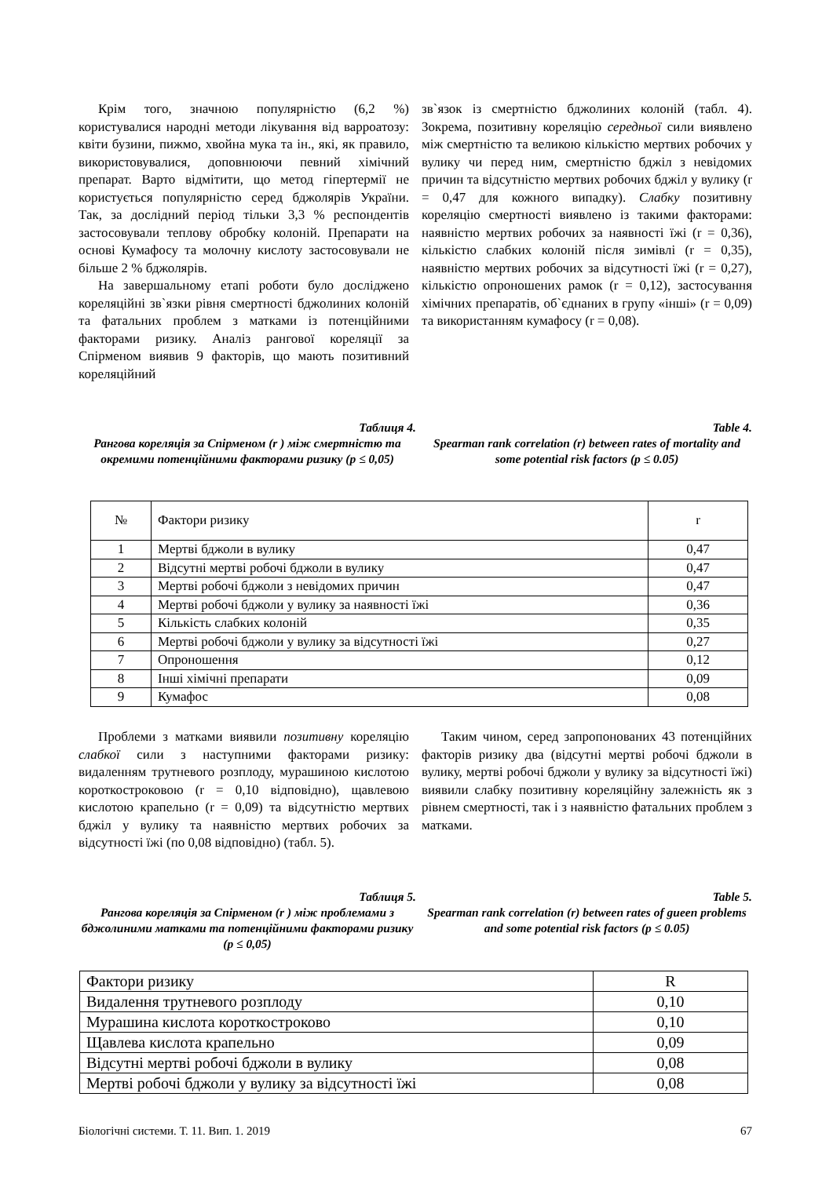Крім того, значною популярністю (6,2 %) користувалися народні методи лікування від варроатозу: квіти бузини, пижмо, хвойна мука та ін., які, як правило, використовувалися, доповнюючи певний хімічний препарат. Варто відмітити, що метод гіпертермії не користується популярністю серед бджолярів України. Так, за дослідний період тільки 3,3 % респондентів застосовували теплову обробку колоній. Препарати на основі Кумафосу та молочну кислоту застосовували не більше 2 % бджолярів.
На завершальному етапі роботи було досліджено кореляційні зв`язки рівня смертності бджолиних колоній та фатальних проблем з матками із потенційними факторами ризику. Аналіз рангової кореляції за Спірменом виявив 9 факторів, що мають позитивний кореляційний
зв`язок із смертністю бджолиних колоній (табл. 4). Зокрема, позитивну кореляцію середньої сили виявлено між смертністю та великою кількістю мертвих робочих у вулику чи перед ним, смертністю бджіл з невідомих причин та відсутністю мертвих робочих бджіл у вулику (r = 0,47 для кожного випадку). Слабку позитивну кореляцію смертності виявлено із такими факторами: наявністю мертвих робочих за наявності їжі (r = 0,36), кількістю слабких колоній після зимівлі (r = 0,35), наявністю мертвих робочих за відсутності їжі (r = 0,27), кількістю опроношених рамок (r = 0,12), застосування хімічних препаратів, об`єднаних в групу «інші» (r = 0,09) та використанням кумафосу (r = 0,08).
Таблиця 4.
Рангова кореляція за Спірменом (r ) між смертністю та окремими потенційними факторами ризику (p ≤ 0,05)
Table 4.
Spearman rank correlation (r) between rates of mortality and some potential risk factors (p ≤ 0.05)
| № | Фактори ризику | r |
| 1 | Мертві бджоли в вулику | 0,47 |
| 2 | Відсутні мертві робочі бджоли в вулику | 0,47 |
| 3 | Мертві робочі бджоли з невідомих причин | 0,47 |
| 4 | Мертві робочі бджоли у вулику за наявності їжі | 0,36 |
| 5 | Кількість слабких колоній | 0,35 |
| 6 | Мертві робочі бджоли у вулику за відсутності їжі | 0,27 |
| 7 | Опроношення | 0,12 |
| 8 | Інші хімічні препарати | 0,09 |
| 9 | Кумафос | 0,08 |
Проблеми з матками виявили позитивну кореляцію слабкої сили з наступними факторами ризику: видаленням трутневого розплоду, мурашиною кислотою короткостроковою (r = 0,10 відповідно), щавлевою кислотою крапельно (r = 0,09) та відсутністю мертвих бджіл у вулику та наявністю мертвих робочих за відсутності їжі (по 0,08 відповідно) (табл. 5).
Таким чином, серед запропонованих 43 потенційних факторів ризику два (відсутні мертві робочі бджоли в вулику, мертві робочі бджоли у вулику за відсутності їжі) виявили слабку позитивну кореляційну залежність як з рівнем смертності, так і з наявністю фатальних проблем з матками.
Таблиця 5.
Рангова кореляція за Спірменом (r ) між проблемами з бджолиними матками та потенційними факторами ризику (p ≤ 0,05)
Table 5.
Spearman rank correlation (r) between rates of gueen problems and some potential risk factors (p ≤ 0.05)
| Фактори ризику | R |
| Видалення трутневого розплоду | 0,10 |
| Мурашина кислота короткостроково | 0,10 |
| Щавлева кислота крапельно | 0,09 |
| Відсутні мертві робочі бджоли в вулику | 0,08 |
| Мертві робочі бджоли у вулику за відсутності їжі | 0,08 |
Біологічні системи. Т. 11. Вип. 1. 2019 67